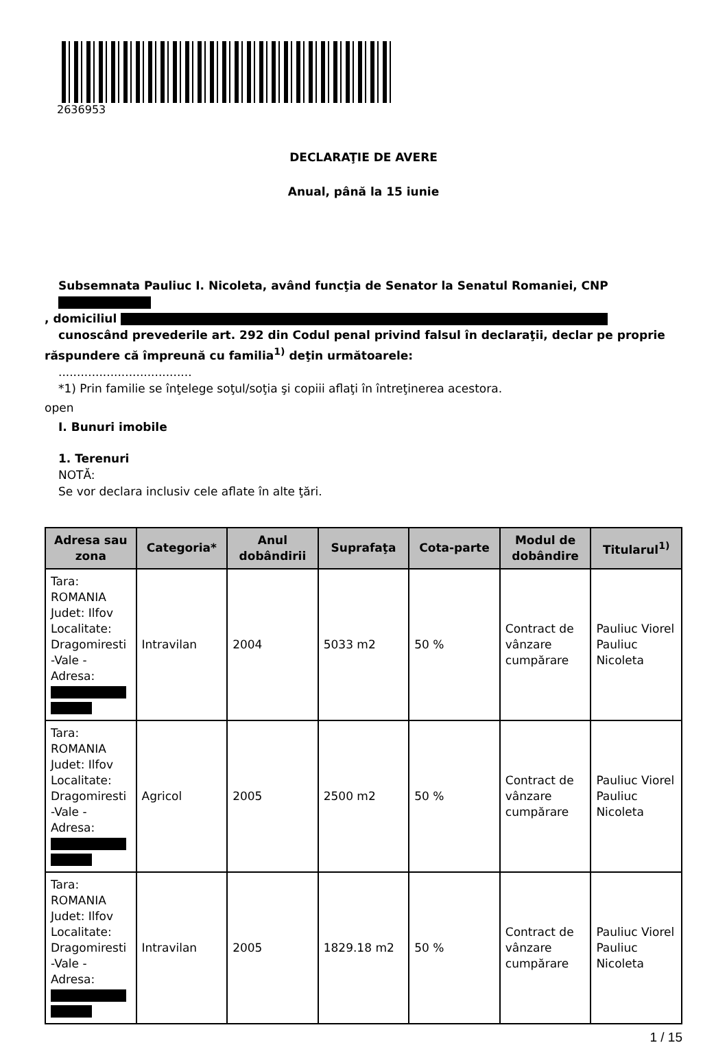2636953
DECLARAŢIE DE AVERE
Anual, până la 15 iunie
Subsemnata Pauliuc I. Nicoleta, având funcţia de Senator la Senatul Romaniei, CNP
, domiciliul
cunoscând prevederile art. 292 din Codul penal privind falsul în declaraţii, declar pe proprie
răspundere că împreună cu familia<sup>1)</sup> deţin următoarele:
....................................
*1) Prin familie se înţelege soţul/soţia şi copiii aflaţi în întreţinerea acestora.
open
I. Bunuri imobile
1. Terenuri
NOTĂ:
Se vor declara inclusiv cele aflate în alte ţări.
| Adresa sau zona | Categoria* | Anul dobândirii | Suprafaţa | Cota-parte | Modul de dobândire | Titularul<sup>1)</sup> |
| --- | --- | --- | --- | --- | --- | --- |
| Tara: ROMANIA Judet: Ilfov Localitate: Dragomiresti -Vale - Adresa: | Intravilan | 2004 | 5033 m2 | 50 % | Contract de vânzare cumpărare | Pauliuc Viorel Pauliuc Nicoleta |
| Tara: ROMANIA Judet: Ilfov Localitate: Dragomiresti -Vale - Adresa: | Agricol | 2005 | 2500 m2 | 50 % | Contract de vânzare cumpărare | Pauliuc Viorel Pauliuc Nicoleta |
| Tara: ROMANIA Judet: Ilfov Localitate: Dragomiresti -Vale - Adresa: | Intravilan | 2005 | 1829.18 m2 | 50 % | Contract de vânzare cumpărare | Pauliuc Viorel Pauliuc Nicoleta |
1 / 15